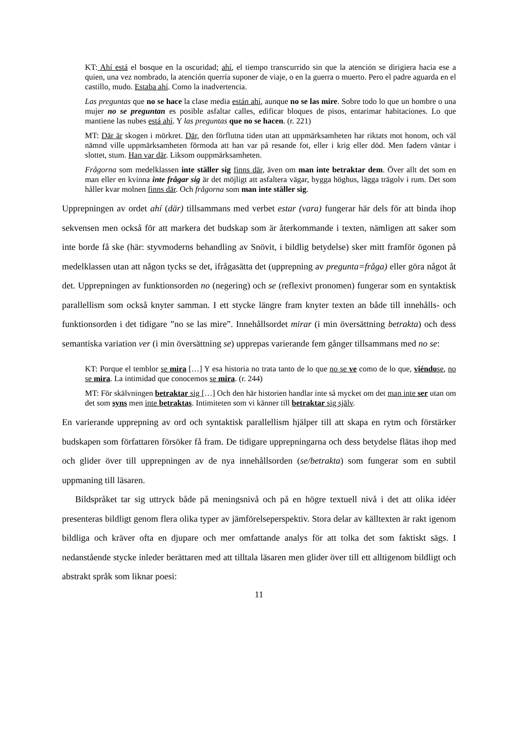KT: Ahí está el bosque en la oscuridad; ahí, el tiempo transcurrido sin que la atención se dirigiera hacia ese a quien, una vez nombrado, la atención querría suponer de viaje, o en la guerra o muerto. Pero el padre aguarda en el castillo, mudo. Estaba ahí. Como la inadvertencia.
Las preguntas que no se hace la clase media están ahí, aunque no se las mire. Sobre todo lo que un hombre o una mujer no se preguntan es posible asfaltar calles, edificar bloques de pisos, entarimar habitaciones. Lo que mantiene las nubes está ahí. Y las preguntas que no se hacen. (r. 221)
MT: Där är skogen i mörkret. Där, den förflutna tiden utan att uppmärksamheten har riktats mot honom, och väl nämnd ville uppmärksamheten förmoda att han var på resande fot, eller i krig eller död. Men fadern väntar i slottet, stum. Han var där. Liksom ouppmärksamheten.
Frågorna som medelklassen inte ställer sig finns där, även om man inte betraktar dem. Över allt det som en man eller en kvinna inte frågar sig är det möjligt att asfaltera vägar, bygga höghus, lägga trägolv i rum. Det som håller kvar molnen finns där. Och frågorna som man inte ställer sig.
Upprepningen av ordet ahí (där) tillsammans med verbet estar (vara) fungerar här dels för att binda ihop sekvensen men också för att markera det budskap som är återkommande i texten, nämligen att saker som inte borde få ske (här: styvmoderns behandling av Snövit, i bildlig betydelse) sker mitt framför ögonen på medelklassen utan att någon tycks se det, ifrågasätta det (upprepning av pregunta=fråga) eller göra något åt det. Upprepningen av funktionsorden no (negering) och se (reflexivt pronomen) fungerar som en syntaktisk parallellism som också knyter samman. I ett stycke längre fram knyter texten an både till innehålls- och funktionsorden i det tidigare ”no se las mire”. Innehållsordet mirar (i min översättning betrakta) och dess semantiska variation ver (i min översättning se) upprepas varierande fem gånger tillsammans med no se:
KT: Porque el temblor se mira […] Y esa historia no trata tanto de lo que no se ve como de lo que, viéndose, no se mira. La intimidad que conocemos se mira. (r. 244)
MT: För skälvningen betraktar sig […] Och den här historien handlar inte så mycket om det man inte ser utan om det som syns men inte betraktas. Intimiteten som vi känner till betraktar sig själv.
En varierande upprepning av ord och syntaktisk parallellism hjälper till att skapa en rytm och förstärker budskapen som författaren försöker få fram. De tidigare upprepningarna och dess betydelse flätas ihop med och glider över till upprepningen av de nya innehållsorden (se/betrakta) som fungerar som en subtil uppmaning till läsaren.
Bildspråket tar sig uttryck både på meningsnivå och på en högre textuell nivå i det att olika idéer presenteras bildligt genom flera olika typer av jämförelseperspektiv. Stora delar av källtexten är rakt igenom bildliga och kräver ofta en djupare och mer omfattande analys för att tolka det som faktiskt sägs. I nedanstående stycke inleder berättaren med att tilltala läsaren men glider över till ett alltigenom bildligt och abstrakt språk som liknar poesi:
11